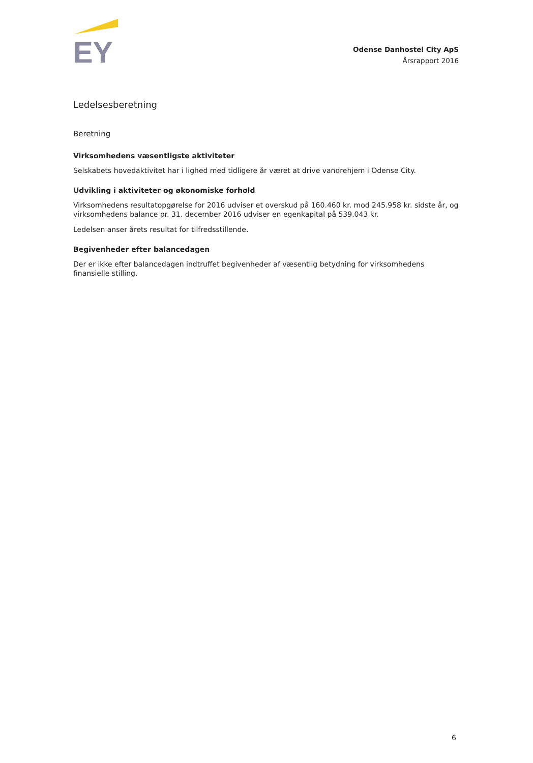EY
Odense Danhostel City ApS
Årsrapport 2016
Ledelsesberetning
Beretning
Virksomhedens væsentligste aktiviteter
Selskabets hovedaktivitet har i lighed med tidligere år været at drive vandrehjem i Odense City.
Udvikling i aktiviteter og økonomiske forhold
Virksomhedens resultatopgørelse for 2016 udviser et overskud på 160.460 kr. mod 245.958 kr. sidste år, og virksomhedens balance pr. 31. december 2016 udviser en egenkapital på 539.043 kr.
Ledelsen anser årets resultat for tilfredsstillende.
Begivenheder efter balancedagen
Der er ikke efter balancedagen indtruffet begivenheder af væsentlig betydning for virksomhedens finansielle stilling.
6